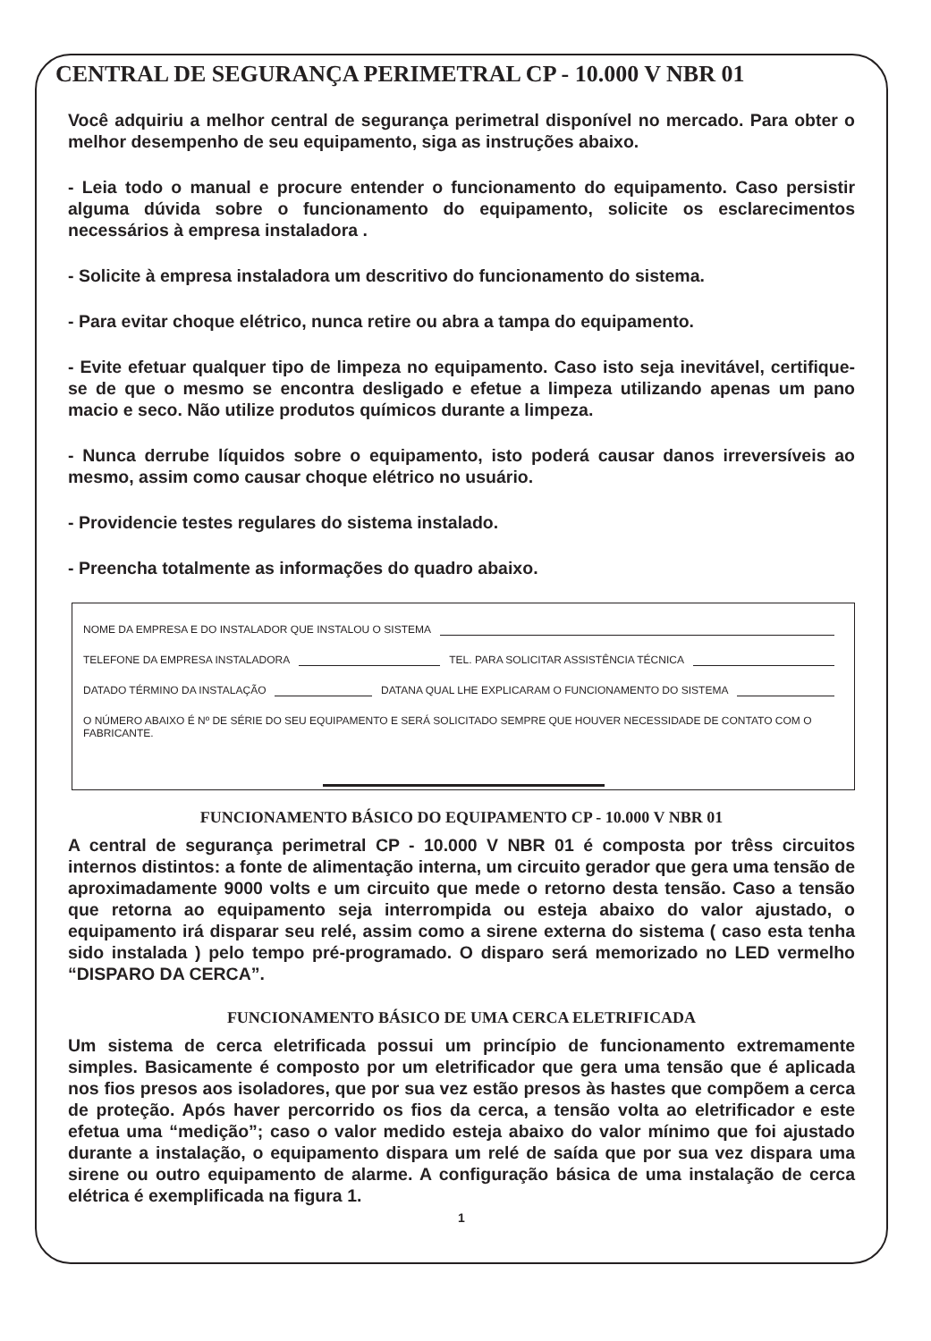CENTRAL DE SEGURANÇA PERIMETRAL CP - 10.000 V NBR 01
Você adquiriu a melhor central de segurança perimetral disponível no mercado. Para obter o melhor desempenho de seu equipamento, siga as instruções abaixo.
- Leia todo o manual e procure entender o funcionamento do equipamento. Caso persistir alguma dúvida sobre o funcionamento do equipamento, solicite os esclarecimentos necessários à empresa instaladora .
- Solicite à empresa instaladora um descritivo do funcionamento do sistema.
- Para evitar choque elétrico, nunca retire ou abra a tampa do equipamento.
- Evite efetuar qualquer tipo de limpeza no equipamento. Caso isto seja inevitável, certifique-se de que o mesmo se encontra desligado e efetue a limpeza utilizando apenas um pano macio e seco. Não utilize produtos químicos durante a limpeza.
- Nunca derrube líquidos sobre o equipamento, isto poderá causar danos irreversíveis ao mesmo, assim como causar choque elétrico no usuário.
- Providencie testes regulares do sistema instalado.
- Preencha totalmente as informações do quadro abaixo.
NOME DA EMPRESA E DO INSTALADOR QUE INSTALOU O SISTEMA
TELEFONE DA EMPRESA INSTALADORA TEL. PARA SOLICITAR ASSISTÊNCIA TÉCNICA
DATADO TÉRMINO DA INSTALAÇÃO DATANA QUAL LHE EXPLICARAM O FUNCIONAMENTO DO SISTEMA
O NÚMERO ABAIXO É Nº DE SÉRIE DO SEU EQUIPAMENTO E SERÁ SOLICITADO SEMPRE QUE HOUVER NECESSIDADE DE CONTATO COM O FABRICANTE.
FUNCIONAMENTO BÁSICO DO EQUIPAMENTO CP - 10.000 V NBR 01
A central de segurança perimetral CP - 10.000 V NBR 01 é composta por trêss circuitos internos distintos: a fonte de alimentação interna, um circuito gerador que gera uma tensão de aproximadamente 9000 volts e um circuito que mede o retorno desta tensão. Caso a tensão que retorna ao equipamento seja interrompida ou esteja abaixo do valor ajustado, o equipamento irá disparar seu relé, assim como a sirene externa do sistema ( caso esta tenha sido instalada ) pelo tempo pré-programado. O disparo será memorizado no LED vermelho “DISPARO DA CERCA”.
FUNCIONAMENTO BÁSICO DE UMA CERCA ELETRIFICADA
Um sistema de cerca eletrificada possui um princípio de funcionamento extremamente simples. Basicamente é composto por um eletrificador que gera uma tensão que é aplicada nos fios presos aos isoladores, que por sua vez estão presos às hastes que compõem a cerca de proteção. Após haver percorrido os fios da cerca, a tensão volta ao eletrificador e este efetua uma “medição”; caso o valor medido esteja abaixo do valor mínimo que foi ajustado durante a instalação, o equipamento dispara um relé de saída que por sua vez dispara uma sirene ou outro equipamento de alarme. A configuração básica de uma instalação de cerca elétrica é exemplificada na figura 1.
1